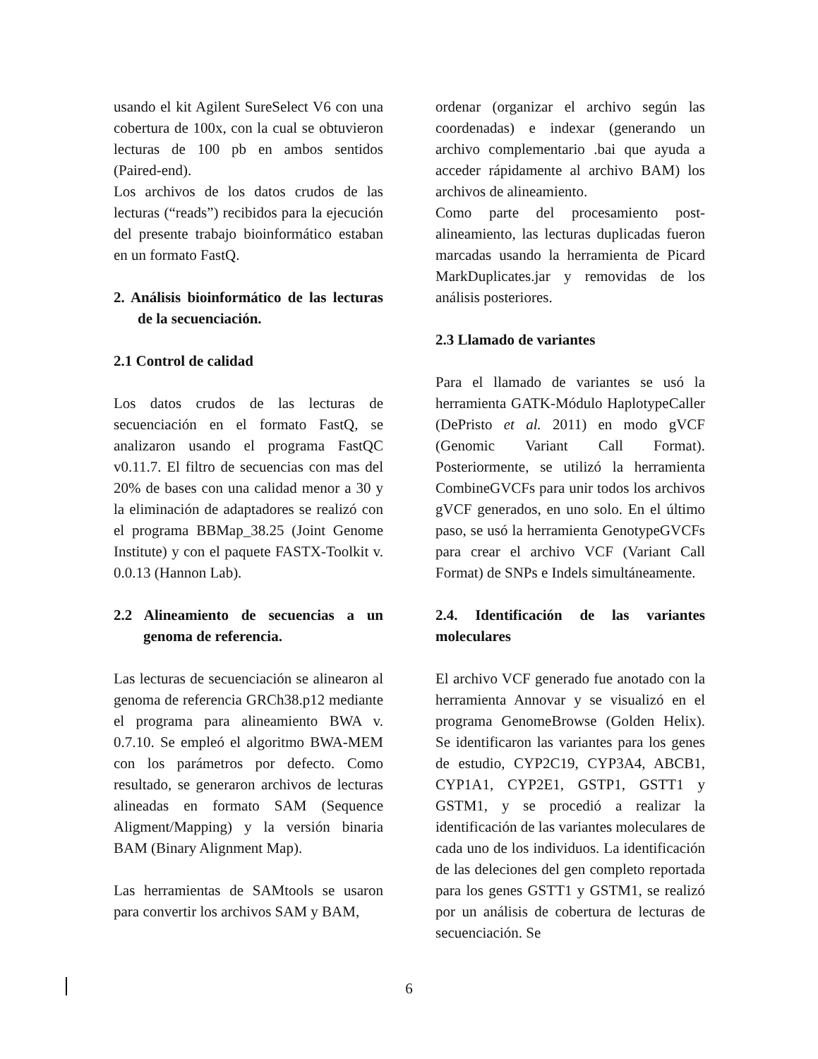usando el kit Agilent SureSelect V6 con una cobertura de 100x, con la cual se obtuvieron lecturas de 100 pb en ambos sentidos (Paired-end).
Los archivos de los datos crudos de las lecturas (“reads”) recibidos para la ejecución del presente trabajo bioinformático estaban en un formato FastQ.
2. Análisis bioinformático de las lecturas de la secuenciación.
2.1 Control de calidad
Los datos crudos de las lecturas de secuenciación en el formato FastQ, se analizaron usando el programa FastQC v0.11.7. El filtro de secuencias con mas del 20% de bases con una calidad menor a 30 y la eliminación de adaptadores se realizó con el programa BBMap_38.25 (Joint Genome Institute) y con el paquete FASTX-Toolkit v. 0.0.13 (Hannon Lab).
2.2 Alineamiento de secuencias a un genoma de referencia.
Las lecturas de secuenciación se alinearon al genoma de referencia GRCh38.p12 mediante el programa para alineamiento BWA v. 0.7.10. Se empleó el algoritmo BWA-MEM con los parámetros por defecto. Como resultado, se generaron archivos de lecturas alineadas en formato SAM (Sequence Aligment/Mapping) y la versión binaria BAM (Binary Alignment Map).
Las herramientas de SAMtools se usaron para convertir los archivos SAM y BAM,
ordenar (organizar el archivo según las coordenadas) e indexar (generando un archivo complementario .bai que ayuda a acceder rápidamente al archivo BAM) los archivos de alineamiento.
Como parte del procesamiento post-alineamiento, las lecturas duplicadas fueron marcadas usando la herramienta de Picard MarkDuplicates.jar y removidas de los análisis posteriores.
2.3 Llamado de variantes
Para el llamado de variantes se usó la herramienta GATK-Módulo HaplotypeCaller (DePristo et al. 2011) en modo gVCF (Genomic Variant Call Format). Posteriormente, se utilizó la herramienta CombineGVCFs para unir todos los archivos gVCF generados, en uno solo. En el último paso, se usó la herramienta GenotypeGVCFs para crear el archivo VCF (Variant Call Format) de SNPs e Indels simultáneamente.
2.4. Identificación de las variantes moleculares
El archivo VCF generado fue anotado con la herramienta Annovar y se visualizó en el programa GenomeBrowse (Golden Helix). Se identificaron las variantes para los genes de estudio, CYP2C19, CYP3A4, ABCB1, CYP1A1, CYP2E1, GSTP1, GSTT1 y GSTM1, y se procedió a realizar la identificación de las variantes moleculares de cada uno de los individuos. La identificación de las deleciones del gen completo reportada para los genes GSTT1 y GSTM1, se realizó por un análisis de cobertura de lecturas de secuenciación. Se
6